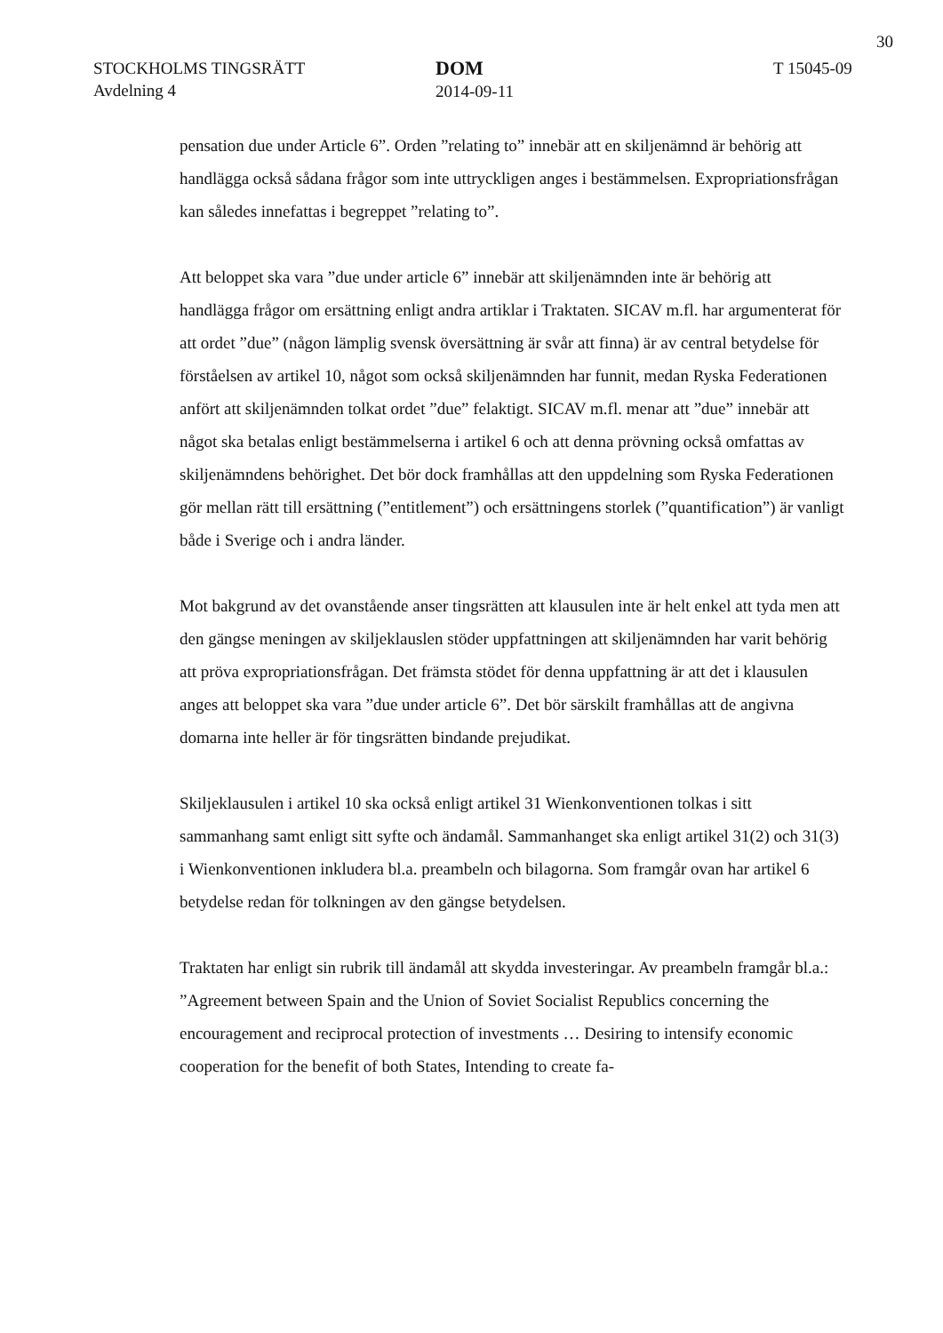30
STOCKHOLMS TINGSRÄTT
Avdelning 4
DOM
2014-09-11
T 15045-09
pensation due under Article 6”. Orden ”relating to” innebär att en skiljenämnd är behörig att handlägga också sådana frågor som inte uttryckligen anges i bestämmelsen. Expropriationsfrågan kan således innefattas i begreppet ”relating to”.
Att beloppet ska vara ”due under article 6” innebär att skiljenämnden inte är behörig att handlägga frågor om ersättning enligt andra artiklar i Traktaten. SICAV m.fl. har argumenterat för att ordet ”due” (någon lämplig svensk översättning är svår att finna) är av central betydelse för förståelsen av artikel 10, något som också skiljenämnden har funnit, medan Ryska Federationen anfört att skiljenämnden tolkat ordet ”due” felaktigt. SICAV m.fl. menar att ”due” innebär att något ska betalas enligt bestämmelserna i artikel 6 och att denna prövning också omfattas av skiljenämndens behörighet. Det bör dock framhållas att den uppdelning som Ryska Federationen gör mellan rätt till ersättning (”entitlement”) och ersättningens storlek (”quantification”) är vanligt både i Sverige och i andra länder.
Mot bakgrund av det ovanstående anser tingsrätten att klausulen inte är helt enkel att tyda men att den gängse meningen av skiljeklauslen stöder uppfattningen att skiljenämnden har varit behörig att pröva expropriationsfrågan. Det främsta stödet för denna uppfattning är att det i klausulen anges att beloppet ska vara ”due under article 6”. Det bör särskilt framhållas att de angivna domarna inte heller är för tingsrätten bindande prejudikat.
Skiljeklausulen i artikel 10 ska också enligt artikel 31 Wienkonventionen tolkas i sitt sammanhang samt enligt sitt syfte och ändamål. Sammanhanget ska enligt artikel 31(2) och 31(3) i Wienkonventionen inkludera bl.a. preambeln och bilagorna. Som framgår ovan har artikel 6 betydelse redan för tolkningen av den gängse betydelsen.
Traktaten har enligt sin rubrik till ändamål att skydda investeringar. Av preambeln framgår bl.a.: ”Agreement between Spain and the Union of Soviet Socialist Republics concerning the encouragement and reciprocal protection of investments … Desiring to intensify economic cooperation for the benefit of both States, Intending to create fa-